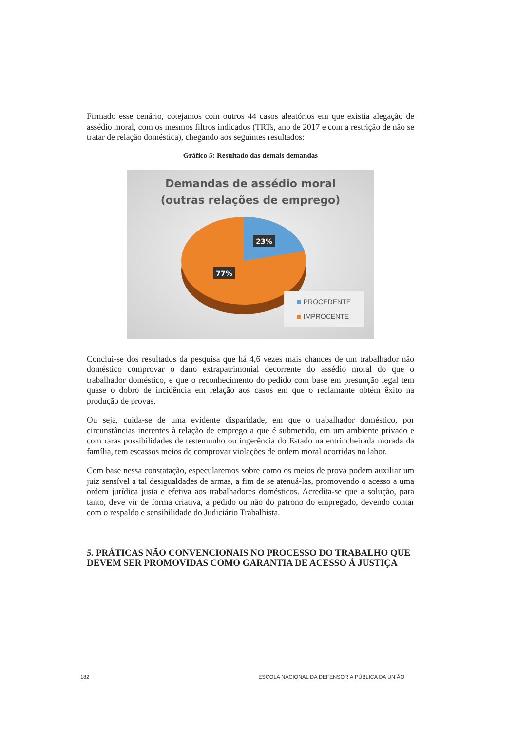Firmado esse cenário, cotejamos com outros 44 casos aleatórios em que existia alegação de assédio moral, com os mesmos filtros indicados (TRTs, ano de 2017 e com a restrição de não se tratar de relação doméstica), chegando aos seguintes resultados:
Gráfico 5: Resultado das demais demandas
Demandas de assédio moral
(outras relações de emprego)
23%
77%
PROCEDENTE
IMPROCENTE
Conclui-se dos resultados da pesquisa que há 4,6 vezes mais chances de um trabalhador não doméstico comprovar o dano extrapatrimonial decorrente do assédio moral do que o trabalhador doméstico, e que o reconhecimento do pedido com base em presunção legal tem quase o dobro de incidência em relação aos casos em que o reclamante obtém êxito na produção de provas.
Ou seja, cuida-se de uma evidente disparidade, em que o trabalhador doméstico, por circunstâncias inerentes à relação de emprego a que é submetido, em um ambiente privado e com raras possibilidades de testemunho ou ingerência do Estado na entrincheirada morada da família, tem escassos meios de comprovar violações de ordem moral ocorridas no labor.
Com base nessa constatação, especularemos sobre como os meios de prova podem auxiliar um juiz sensível a tal desigualdades de armas, a fim de se atenuá-las, promovendo o acesso a uma ordem jurídica justa e efetiva aos trabalhadores domésticos. Acredita-se que a solução, para tanto, deve vir de forma criativa, a pedido ou não do patrono do empregado, devendo contar com o respaldo e sensibilidade do Judiciário Trabalhista.
5. PRÁTICAS NÃO CONVENCIONAIS NO PROCESSO DO TRABALHO QUE DEVEM SER PROMOVIDAS COMO GARANTIA DE ACESSO À JUSTIÇA
182 ESCOLA NACIONAL DA DEFENSORIA PÚBLICA DA UNIÃO